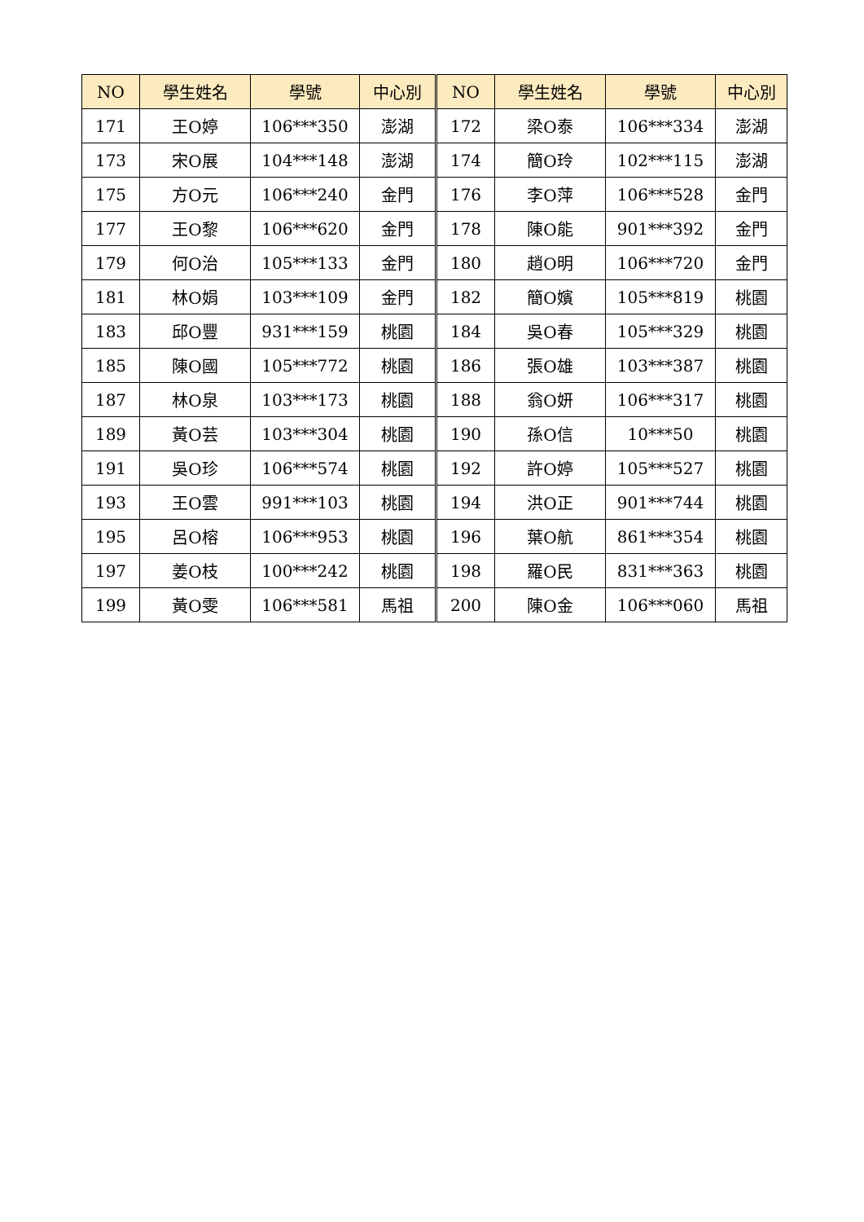| NO | 學生姓名 | 學號 | 中心別 | NO | 學生姓名 | 學號 | 中心別 |
| --- | --- | --- | --- | --- | --- | --- | --- |
| 171 | 王O婷 | 106***350 | 澎湖 | 172 | 梁O泰 | 106***334 | 澎湖 |
| 173 | 宋O展 | 104***148 | 澎湖 | 174 | 簡O玲 | 102***115 | 澎湖 |
| 175 | 方O元 | 106***240 | 金門 | 176 | 李O萍 | 106***528 | 金門 |
| 177 | 王O黎 | 106***620 | 金門 | 178 | 陳O能 | 901***392 | 金門 |
| 179 | 何O治 | 105***133 | 金門 | 180 | 趙O明 | 106***720 | 金門 |
| 181 | 林O娟 | 103***109 | 金門 | 182 | 簡O嬪 | 105***819 | 桃園 |
| 183 | 邱O豐 | 931***159 | 桃園 | 184 | 吳O春 | 105***329 | 桃園 |
| 185 | 陳O國 | 105***772 | 桃園 | 186 | 張O雄 | 103***387 | 桃園 |
| 187 | 林O泉 | 103***173 | 桃園 | 188 | 翁O妍 | 106***317 | 桃園 |
| 189 | 黃O芸 | 103***304 | 桃園 | 190 | 孫O信 | 10***50 | 桃園 |
| 191 | 吳O珍 | 106***574 | 桃園 | 192 | 許O婷 | 105***527 | 桃園 |
| 193 | 王O雲 | 991***103 | 桃園 | 194 | 洪O正 | 901***744 | 桃園 |
| 195 | 呂O榕 | 106***953 | 桃園 | 196 | 葉O航 | 861***354 | 桃園 |
| 197 | 姜O枝 | 100***242 | 桃園 | 198 | 羅O民 | 831***363 | 桃園 |
| 199 | 黃O雯 | 106***581 | 馬祖 | 200 | 陳O金 | 106***060 | 馬祖 |